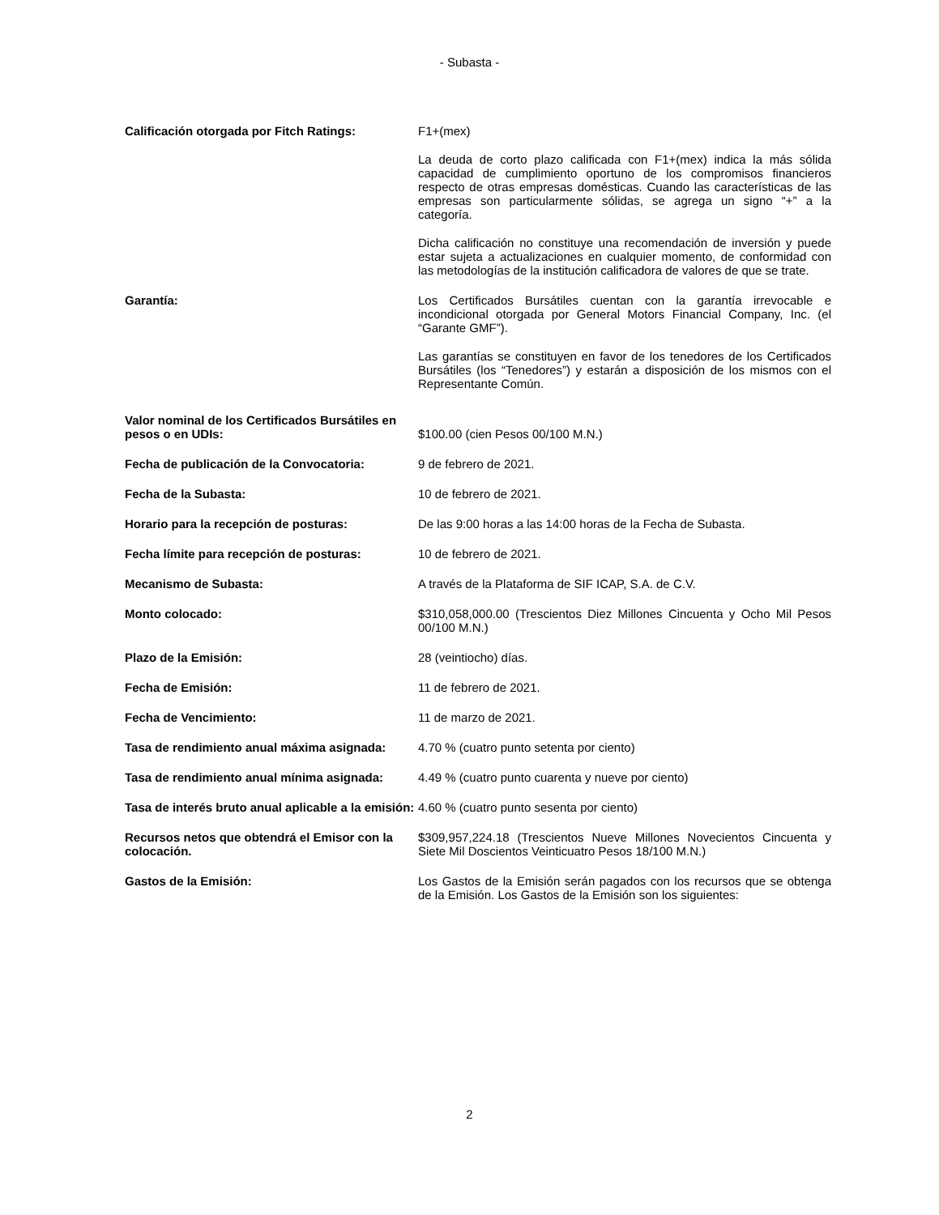- Subasta -
| Calificación otorgada por Fitch Ratings: | F1+(mex) La deuda de corto plazo calificada con F1+(mex) indica la más sólida capacidad de cumplimiento oportuno de los compromisos financieros respecto de otras empresas domésticas. Cuando las características de las empresas son particularmente sólidas, se agrega un signo “+” a la categoría. Dicha calificación no constituye una recomendación de inversión y puede estar sujeta a actualizaciones en cualquier momento, de conformidad con las metodologías de la institución calificadora de valores de que se trate. |
| Garantía: | Los Certificados Bursátiles cuentan con la garantía irrevocable e incondicional otorgada por General Motors Financial Company, Inc. (el “Garante GMF”). Las garantías se constituyen en favor de los tenedores de los Certificados Bursátiles (los “Tenedores”) y estarán a disposición de los mismos con el Representante Común. |
| Valor nominal de los Certificados Bursátiles en pesos o en UDIs: | $100.00 (cien Pesos 00/100 M.N.) |
| Fecha de publicación de la Convocatoria: | 9 de febrero de 2021. |
| Fecha de la Subasta: | 10 de febrero de 2021. |
| Horario para la recepción de posturas: | De las 9:00 horas a las 14:00 horas de la Fecha de Subasta. |
| Fecha límite para recepción de posturas: | 10 de febrero de 2021. |
| Mecanismo de Subasta: | A través de la Plataforma de SIF ICAP, S.A. de C.V. |
| Monto colocado: | $310,058,000.00 (Trescientos Diez Millones Cincuenta y Ocho Mil Pesos 00/100 M.N.) |
| Plazo de la Emisión: | 28 (veintiocho) días. |
| Fecha de Emisión: | 11 de febrero de 2021. |
| Fecha de Vencimiento: | 11 de marzo de 2021. |
| Tasa de rendimiento anual máxima asignada: | 4.70 % (cuatro punto setenta por ciento) |
| Tasa de rendimiento anual mínima asignada: | 4.49 % (cuatro punto cuarenta y nueve por ciento) |
| Tasa de interés bruto anual aplicable a la emisión: | 4.60 % (cuatro punto sesenta por ciento) |
| Recursos netos que obtendrá el Emisor con la colocación. | $309,957,224.18 (Trescientos Nueve Millones Novecientos Cincuenta y Siete Mil Doscientos Veinticuatro Pesos 18/100 M.N.) |
| Gastos de la Emisión: | Los Gastos de la Emisión serán pagados con los recursos que se obtenga de la Emisión. Los Gastos de la Emisión son los siguientes: |
2